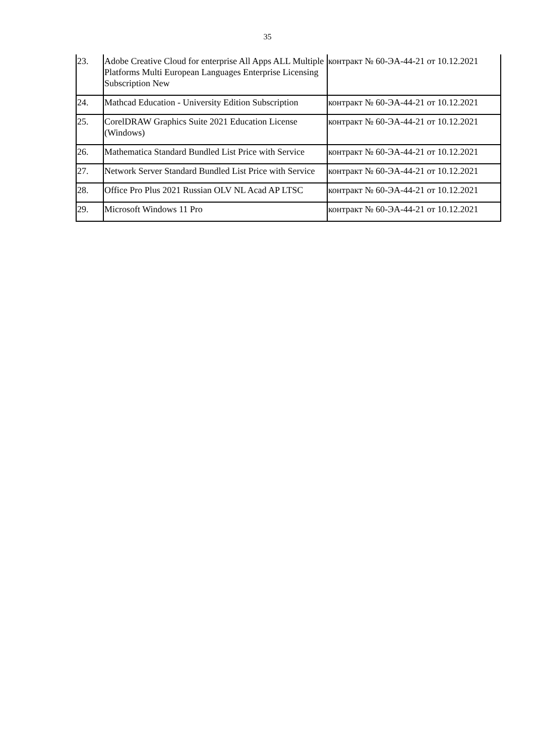35
| 23. | Adobe Creative Cloud for enterprise All Apps ALL Multiple Platforms Multi European Languages Enterprise Licensing Subscription New | контракт № 60-ЭА-44-21 от 10.12.2021 |
| 24. | Mathcad Education - University Edition Subscription | контракт № 60-ЭА-44-21 от 10.12.2021 |
| 25. | CorelDRAW Graphics Suite 2021 Education License (Windows) | контракт № 60-ЭА-44-21 от 10.12.2021 |
| 26. | Mathematica Standard Bundled List Price with Service | контракт № 60-ЭА-44-21 от 10.12.2021 |
| 27. | Network Server Standard Bundled List Price with Service | контракт № 60-ЭА-44-21 от 10.12.2021 |
| 28. | Office Pro Plus 2021 Russian OLV NL Acad AP LTSC | контракт № 60-ЭА-44-21 от 10.12.2021 |
| 29. | Microsoft Windows 11 Pro | контракт № 60-ЭА-44-21 от 10.12.2021 |